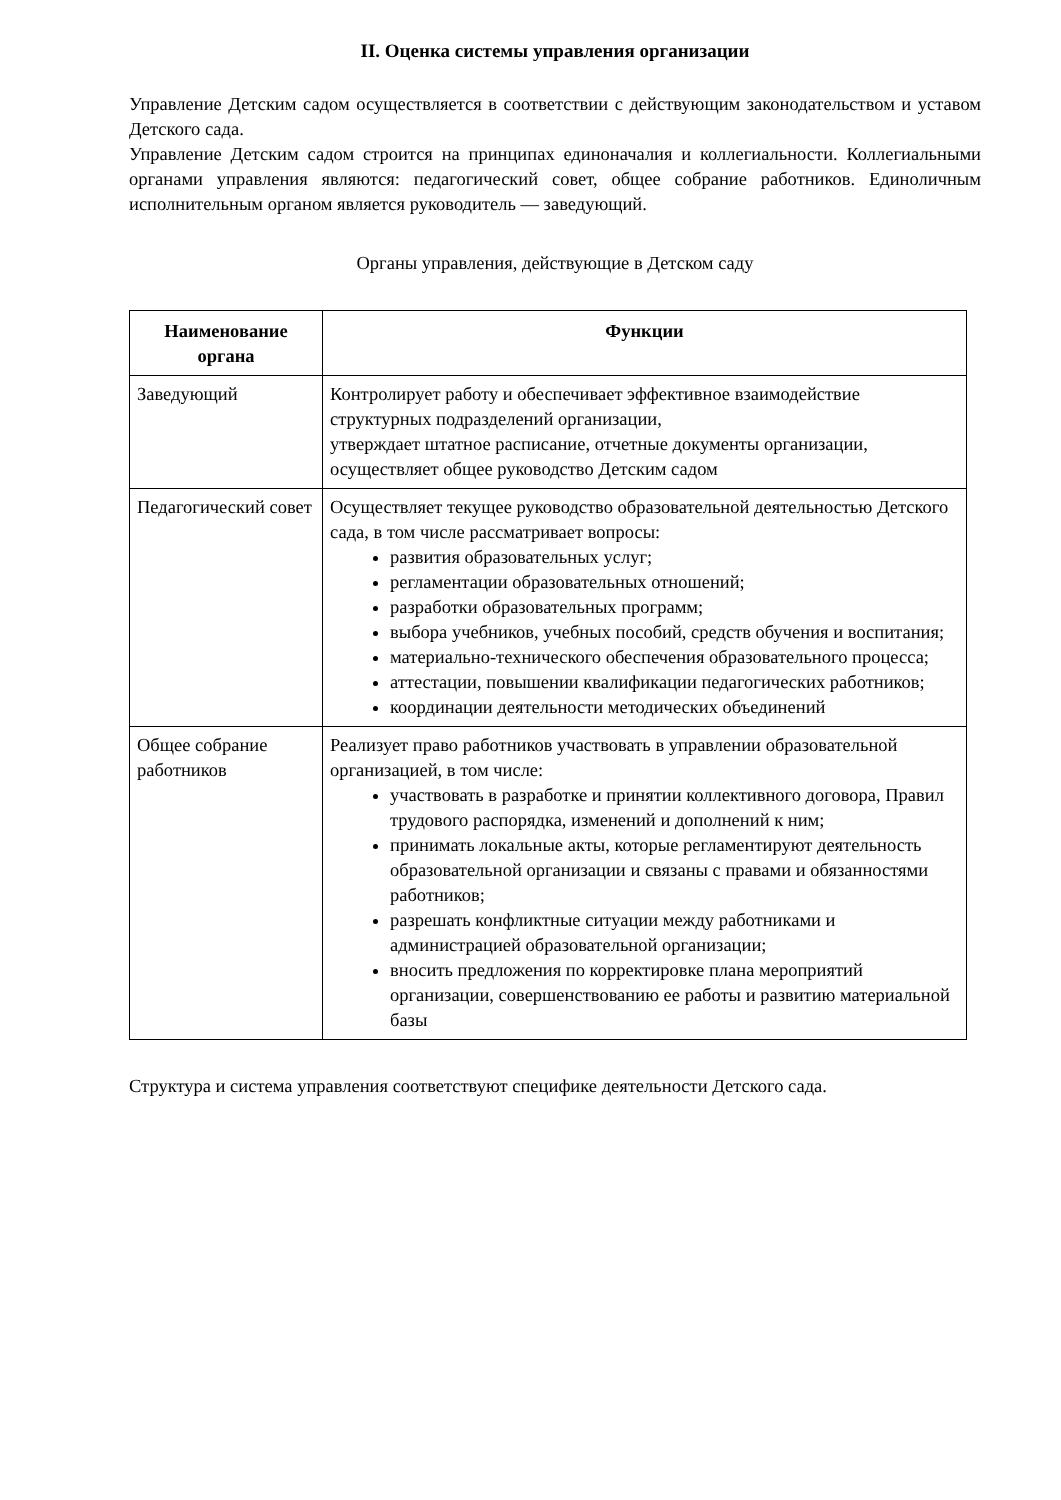II. Оценка системы управления организации
Управление Детским садом осуществляется в соответствии с действующим законодательством и уставом Детского сада.
Управление Детским садом строится на принципах единоначалия и коллегиальности. Коллегиальными органами управления являются: педагогический совет, общее собрание работников. Единоличным исполнительным органом является руководитель — заведующий.
Органы управления, действующие в Детском саду
| Наименование органа | Функции |
| --- | --- |
| Заведующий | Контролирует работу и обеспечивает эффективное взаимодействие структурных подразделений организации, утверждает штатное расписание, отчетные документы организации, осуществляет общее руководство Детским садом |
| Педагогический совет | Осуществляет текущее руководство образовательной деятельностью Детского сада, в том числе рассматривает вопросы: развития образовательных услуг; регламентации образовательных отношений; разработки образовательных программ; выбора учебников, учебных пособий, средств обучения и воспитания; материально-технического обеспечения образовательного процесса; аттестации, повышении квалификации педагогических работников; координации деятельности методических объединений |
| Общее собрание работников | Реализует право работников участвовать в управлении образовательной организацией, в том числе: участвовать в разработке и принятии коллективного договора, Правил трудового распорядка, изменений и дополнений к ним; принимать локальные акты, которые регламентируют деятельность образовательной организации и связаны с правами и обязанностями работников; разрешать конфликтные ситуации между работниками и администрацией образовательной организации; вносить предложения по корректировке плана мероприятий организации, совершенствованию ее работы и развитию материальной базы |
Структура и система управления соответствуют специфике деятельности Детского сада.